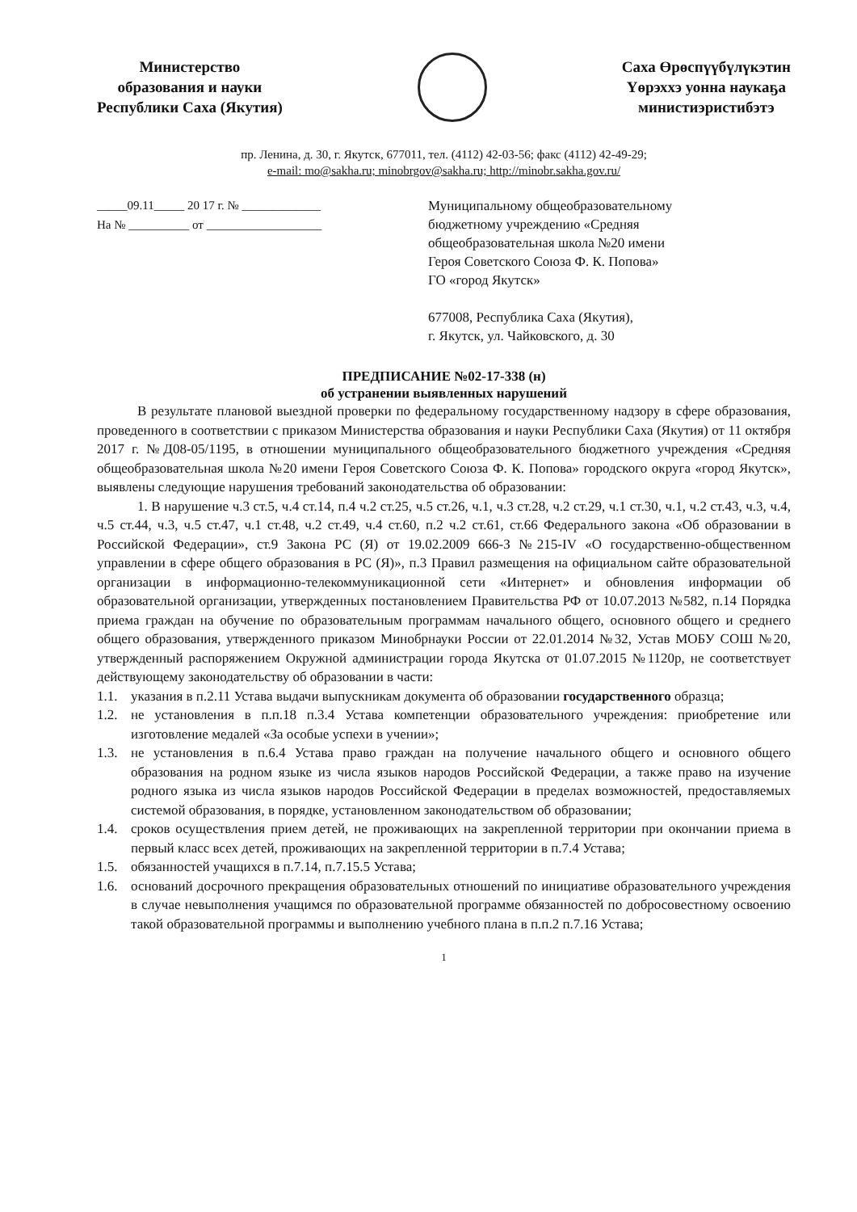Министерство
образования и науки
Республики Саха (Якутия)
Саха Өрөспүүбүлүкэтин
Үөрэххэ уонна наукаҕа
министиэристибэтэ
пр. Ленина, д. 30, г. Якутск, 677011, тел. (4112) 42-03-56; факс (4112) 42-49-29;
e-mail: mo@sakha.ru; minobrgov@sakha.ru; http://minobr.sakha.gov.ru/
_____09.11_____ 20 17 г. № _____________
На № __________ от ___________________
Муниципальному общеобразовательному
бюджетному учреждению «Средняя
общеобразовательная школа №20 имени
Героя Советского Союза Ф. К. Попова»
ГО «город Якутск»
677008, Республика Саха (Якутия),
г. Якутск, ул. Чайковского, д. 30
ПРЕДПИСАНИЕ №02-17-338 (н)
об устранении выявленных нарушений
В результате плановой выездной проверки по федеральному государственному надзору в сфере образования, проведенного в соответствии с приказом Министерства образования и науки Республики Саха (Якутия) от 11 октября 2017 г. №Д08-05/1195, в отношении муниципального общеобразовательного бюджетного учреждения «Средняя общеобразовательная школа №20 имени Героя Советского Союза Ф. К. Попова» городского округа «город Якутск», выявлены следующие нарушения требований законодательства об образовании:
1. В нарушение ч.3 ст.5, ч.4 ст.14, п.4 ч.2 ст.25, ч.5 ст.26, ч.1, ч.3 ст.28, ч.2 ст.29, ч.1 ст.30, ч.1, ч.2 ст.43, ч.3, ч.4, ч.5 ст.44, ч.3, ч.5 ст.47, ч.1 ст.48, ч.2 ст.49, ч.4 ст.60, п.2 ч.2 ст.61, ст.66 Федерального закона «Об образовании в Российской Федерации», ст.9 Закона РС (Я) от 19.02.2009 666-З №215-IV «О государственно-общественном управлении в сфере общего образования в РС (Я)», п.3 Правил размещения на официальном сайте образовательной организации в информационно-телекоммуникационной сети «Интернет» и обновления информации об образовательной организации, утвержденных постановлением Правительства РФ от 10.07.2013 №582, п.14 Порядка приема граждан на обучение по образовательным программам начального общего, основного общего и среднего общего образования, утвержденного приказом Минобрнауки России от 22.01.2014 №32, Устав МОБУ СОШ №20, утвержденный распоряжением Окружной администрации города Якутска от 01.07.2015 №1120р, не соответствует действующему законодательству об образовании в части:
1.1. указания в п.2.11 Устава выдачи выпускникам документа об образовании государственного образца;
1.2. не установления в п.п.18 п.3.4 Устава компетенции образовательного учреждения: приобретение или изготовление медалей «За особые успехи в учении»;
1.3. не установления в п.6.4 Устава право граждан на получение начального общего и основного общего образования на родном языке из числа языков народов Российской Федерации, а также право на изучение родного языка из числа языков народов Российской Федерации в пределах возможностей, предоставляемых системой образования, в порядке, установленном законодательством об образовании;
1.4. сроков осуществления прием детей, не проживающих на закрепленной территории при окончании приема в первый класс всех детей, проживающих на закрепленной территории в п.7.4 Устава;
1.5. обязанностей учащихся в п.7.14, п.7.15.5 Устава;
1.6. оснований досрочного прекращения образовательных отношений по инициативе образовательного учреждения в случае невыполнения учащимся по образовательной программе обязанностей по добросовестному освоению такой образовательной программы и выполнению учебного плана в п.п.2 п.7.16 Устава;
1